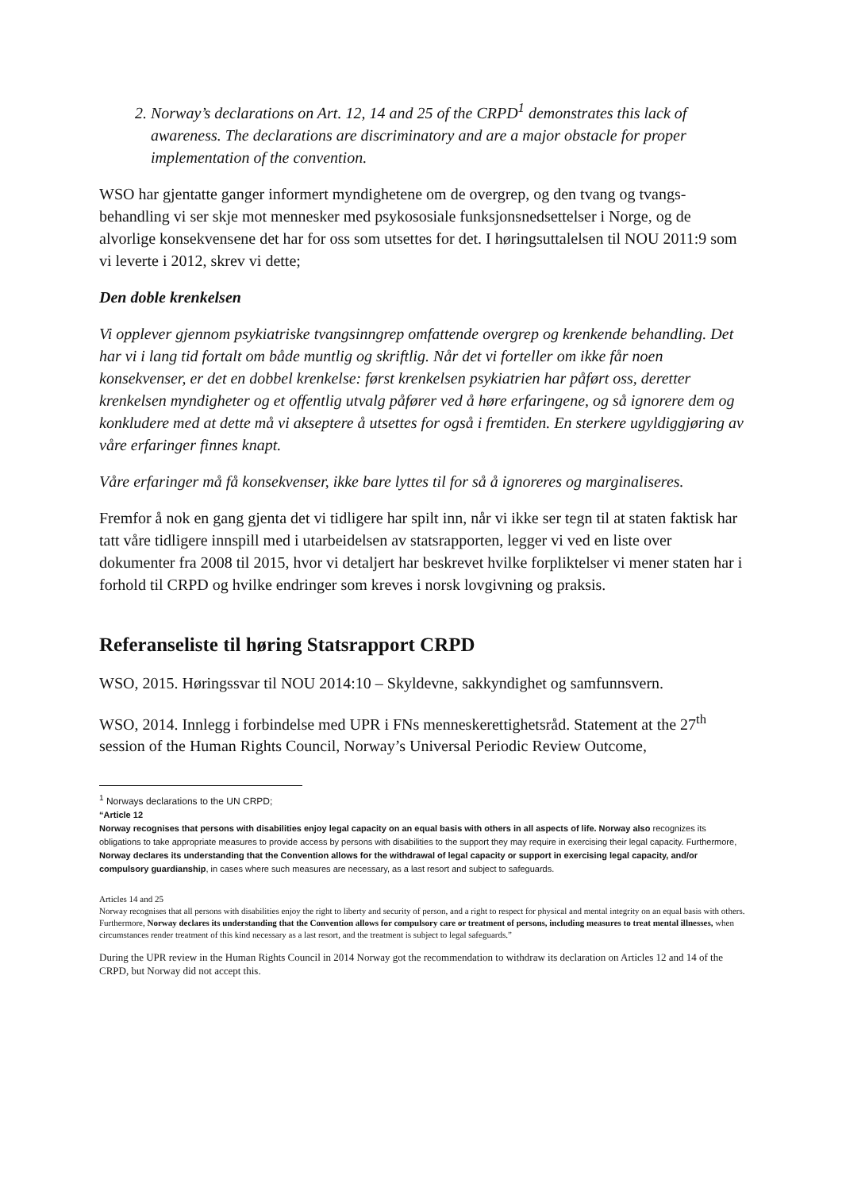2. Norway’s declarations on Art. 12, 14 and 25 of the CRPD<sup>1</sup> demonstrates this lack of awareness. The declarations are discriminatory and are a major obstacle for proper implementation of the convention.
WSO har gjentatte ganger informert myndighetene om de overgrep, og den tvang og tvangs-behandling vi ser skje mot mennesker med psykososiale funksjonsnedsettelser i Norge, og de alvorlige konsekvensene det har for oss som utsettes for det. I høringsuttalelsen til NOU 2011:9 som vi leverte i 2012, skrev vi dette;
Den doble krenkelsen
Vi opplever gjennom psykiatriske tvangsinngrep omfattende overgrep og krenkende behandling. Det har vi i lang tid fortalt om både muntlig og skriftlig. Når det vi forteller om ikke får noen konsekvenser, er det en dobbel krenkelse: først krenkelsen psykiatrien har påført oss, deretter krenkelsen myndigheter og et offentlig utvalg påfører ved å høre erfaringene, og så ignorere dem og konkludere med at dette må vi akseptere å utsettes for også i fremtiden. En sterkere ugyldiggjøring av våre erfaringer finnes knapt.
Våre erfaringer må få konsekvenser, ikke bare lyttes til for så å ignoreres og marginaliseres.
Fremfor å nok en gang gjenta det vi tidligere har spilt inn, når vi ikke ser tegn til at staten faktisk har tatt våre tidligere innspill med i utarbeidelsen av statsrapporten, legger vi ved en liste over dokumenter fra 2008 til 2015, hvor vi detaljert har beskrevet hvilke forpliktelser vi mener staten har i forhold til CRPD og hvilke endringer som kreves i norsk lovgivning og praksis.
Referanseliste til høring Statsrapport CRPD
WSO, 2015. Høringssvar til NOU 2014:10 – Skyldevne, sakkyndighet og samfunnsvern.
WSO, 2014. Innlegg i forbindelse med UPR i FNs menneskerettighetsråd. Statement at the 27<sup>th</sup> session of the Human Rights Council, Norway’s Universal Periodic Review Outcome,
<sup>1</sup> Norways declarations to the UN CRPD;
“Article 12
Norway recognises that persons with disabilities enjoy legal capacity on an equal basis with others in all aspects of life. Norway also recognizes its obligations to take appropriate measures to provide access by persons with disabilities to the support they may require in exercising their legal capacity. Furthermore, Norway declares its understanding that the Convention allows for the withdrawal of legal capacity or support in exercising legal capacity, and/or compulsory guardianship, in cases where such measures are necessary, as a last resort and subject to safeguards.
Articles 14 and 25
Norway recognises that all persons with disabilities enjoy the right to liberty and security of person, and a right to respect for physical and mental integrity on an equal basis with others. Furthermore, Norway declares its understanding that the Convention allows for compulsory care or treatment of persons, including measures to treat mental illnesses, when circumstances render treatment of this kind necessary as a last resort, and the treatment is subject to legal safeguards.”
During the UPR review in the Human Rights Council in 2014 Norway got the recommendation to withdraw its declaration on Articles 12 and 14 of the CRPD, but Norway did not accept this.